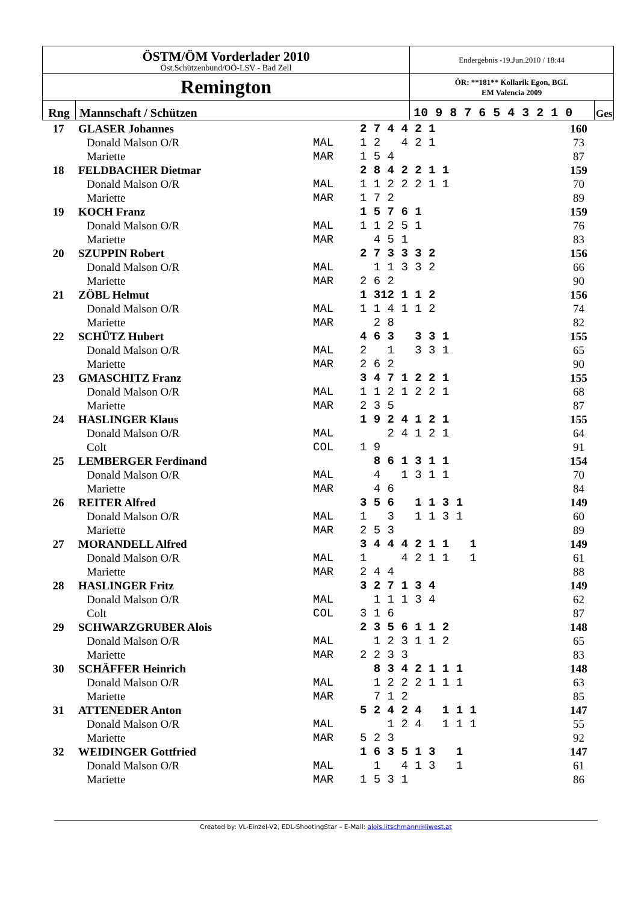| ÖSTM/ÖM Vorderlader 2010 Öst.Schützenbund/OÖ-LSV - Bad Zell | | Endergebnis -19.Jun.2010 / 18:44 | |
| Remington | | ÖR: **181** Kollarik Egon, BGL EM Valencia 2009 | |
| Rng | Mannschaft / Schützen | 10 9 8 7 6 5 4 3 2 1 0 | Ges |
| 17 | GLASER Johannes | | 2 7 4 4 2 1 | 160 |
| | Donald Malson O/R | MAL | 1 2 4 2 1 | 73 |
| | Mariette | MAR | 1 5 4 | 87 |
| 18 | FELDBACHER Dietmar | | 2 8 4 2 2 1 1 | 159 |
| | Donald Malson O/R | MAL | 1 1 2 2 2 1 1 | 70 |
| | Mariette | MAR | 1 7 2 | 89 |
| 19 | KOCH Franz | | 1 5 7 6 1 | 159 |
| | Donald Malson O/R | MAL | 1 1 2 5 1 | 76 |
| | Mariette | MAR | 4 5 1 | 83 |
| 20 | SZUPPIN Robert | | 2 7 3 3 3 2 | 156 |
| | Donald Malson O/R | MAL | 1 1 3 3 2 | 66 |
| | Mariette | MAR | 2 6 2 | 90 |
| 21 | ZÖBL Helmut | | 1 312 1 1 2 | 156 |
| | Donald Malson O/R | MAL | 1 1 4 1 1 2 | 74 |
| | Mariette | MAR | 2 8 | 82 |
| 22 | SCHÜTZ Hubert | | 4 6 3 3 3 1 | 155 |
| | Donald Malson O/R | MAL | 2 1 3 3 1 | 65 |
| | Mariette | MAR | 2 6 2 | 90 |
| 23 | GMASCHITZ Franz | | 3 4 7 1 2 2 1 | 155 |
| | Donald Malson O/R | MAL | 1 1 2 1 2 2 1 | 68 |
| | Mariette | MAR | 2 3 5 | 87 |
| 24 | HASLINGER Klaus | | 1 9 2 4 1 2 1 | 155 |
| | Donald Malson O/R | MAL | 2 4 1 2 1 | 64 |
| | Colt | COL | 1 9 | 91 |
| 25 | LEMBERGER Ferdinand | | 8 6 1 3 1 1 | 154 |
| | Donald Malson O/R | MAL | 4 1 3 1 1 | 70 |
| | Mariette | MAR | 4 6 | 84 |
| 26 | REITER Alfred | | 3 5 6 1 1 3 1 | 149 |
| | Donald Malson O/R | MAL | 1 3 1 1 3 1 | 60 |
| | Mariette | MAR | 2 5 3 | 89 |
| 27 | MORANDELL Alfred | | 3 4 4 4 2 1 1 1 | 149 |
| | Donald Malson O/R | MAL | 1 4 2 1 1 1 | 61 |
| | Mariette | MAR | 2 4 4 | 88 |
| 28 | HASLINGER Fritz | | 3 2 7 1 3 4 | 149 |
| | Donald Malson O/R | MAL | 1 1 1 3 4 | 62 |
| | Colt | COL | 3 1 6 | 87 |
| 29 | SCHWARZGRUBER Alois | | 2 3 5 6 1 1 2 | 148 |
| | Donald Malson O/R | MAL | 1 2 3 1 1 2 | 65 |
| | Mariette | MAR | 2 2 3 3 | 83 |
| 30 | SCHÄFFER Heinrich | | 8 3 4 2 1 1 1 | 148 |
| | Donald Malson O/R | MAL | 1 2 2 2 1 1 1 | 63 |
| | Mariette | MAR | 7 1 2 | 85 |
| 31 | ATTENEDER Anton | | 5 2 4 2 4 1 1 1 | 147 |
| | Donald Malson O/R | MAL | 1 2 4 1 1 1 | 55 |
| | Mariette | MAR | 5 2 3 | 92 |
| 32 | WEIDINGER Gottfried | | 1 6 3 5 1 3 1 | 147 |
| | Donald Malson O/R | MAL | 1 4 1 3 1 | 61 |
| | Mariette | MAR | 1 5 3 1 | 86 |
Created by: VL-Einzel-V2, EDL-ShootingStar – E-Mail: alois.litschmann@liwest.at